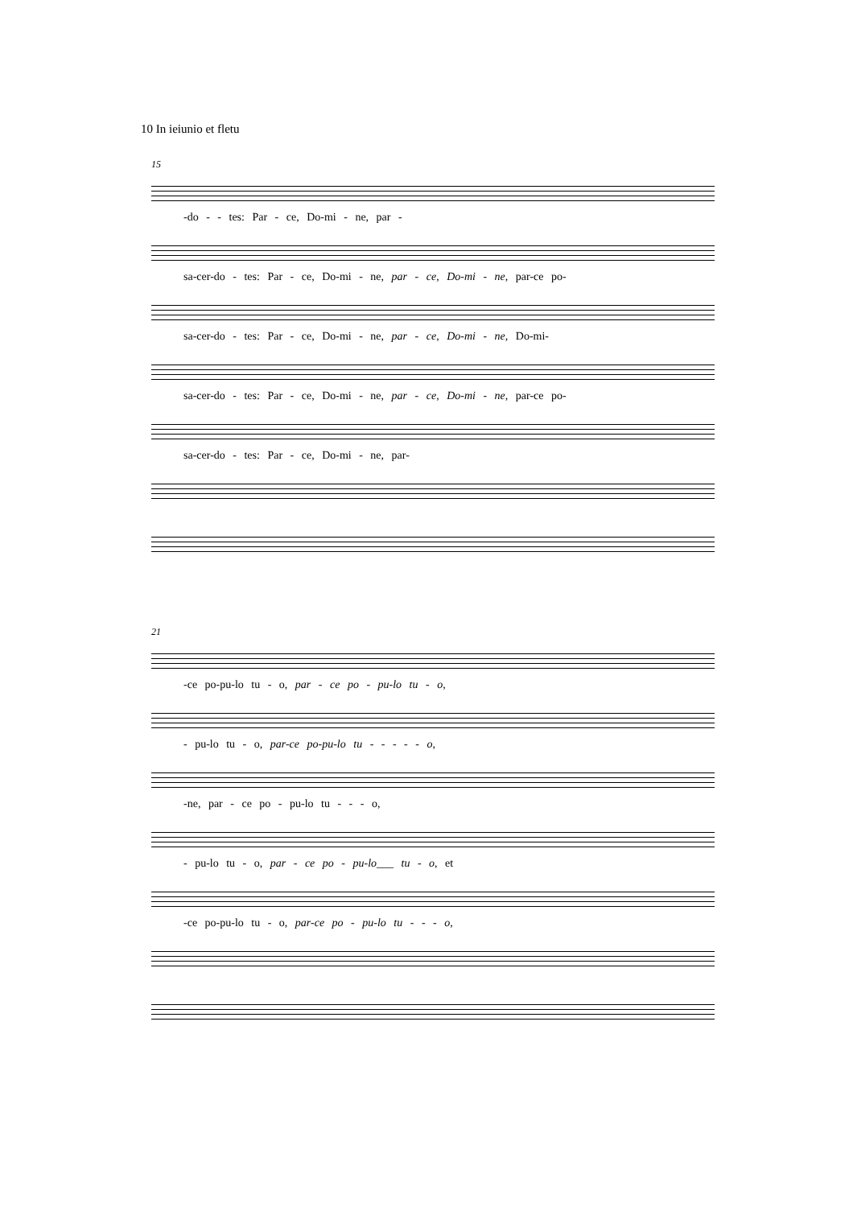10 In ieiunio et fletu
15
-do - - tes: Par - ce, Do-mi - ne, par -
sa-cer-do - tes: Par - ce, Do-mi - ne, par - ce, Do-mi - ne, par-ce po-
sa-cer-do - tes: Par - ce, Do-mi - ne, par - ce, Do-mi - ne, Do-mi-
sa-cer-do - tes: Par - ce, Do-mi - ne, par - ce, Do-mi - ne, par-ce po-
sa-cer-do - tes: Par - ce, Do-mi - ne, par-
21
-ce po-pu-lo tu - o, par - ce po - pu-lo tu - o,
- pu-lo tu - o, par-ce po-pu-lo tu - - - - - o,
-ne, par - ce po - pu-lo tu - - - o,
- pu-lo tu - o, par - ce po - pu-lo___ tu - o, et
-ce po-pu-lo tu - o, par-ce po - pu-lo tu - - - o,